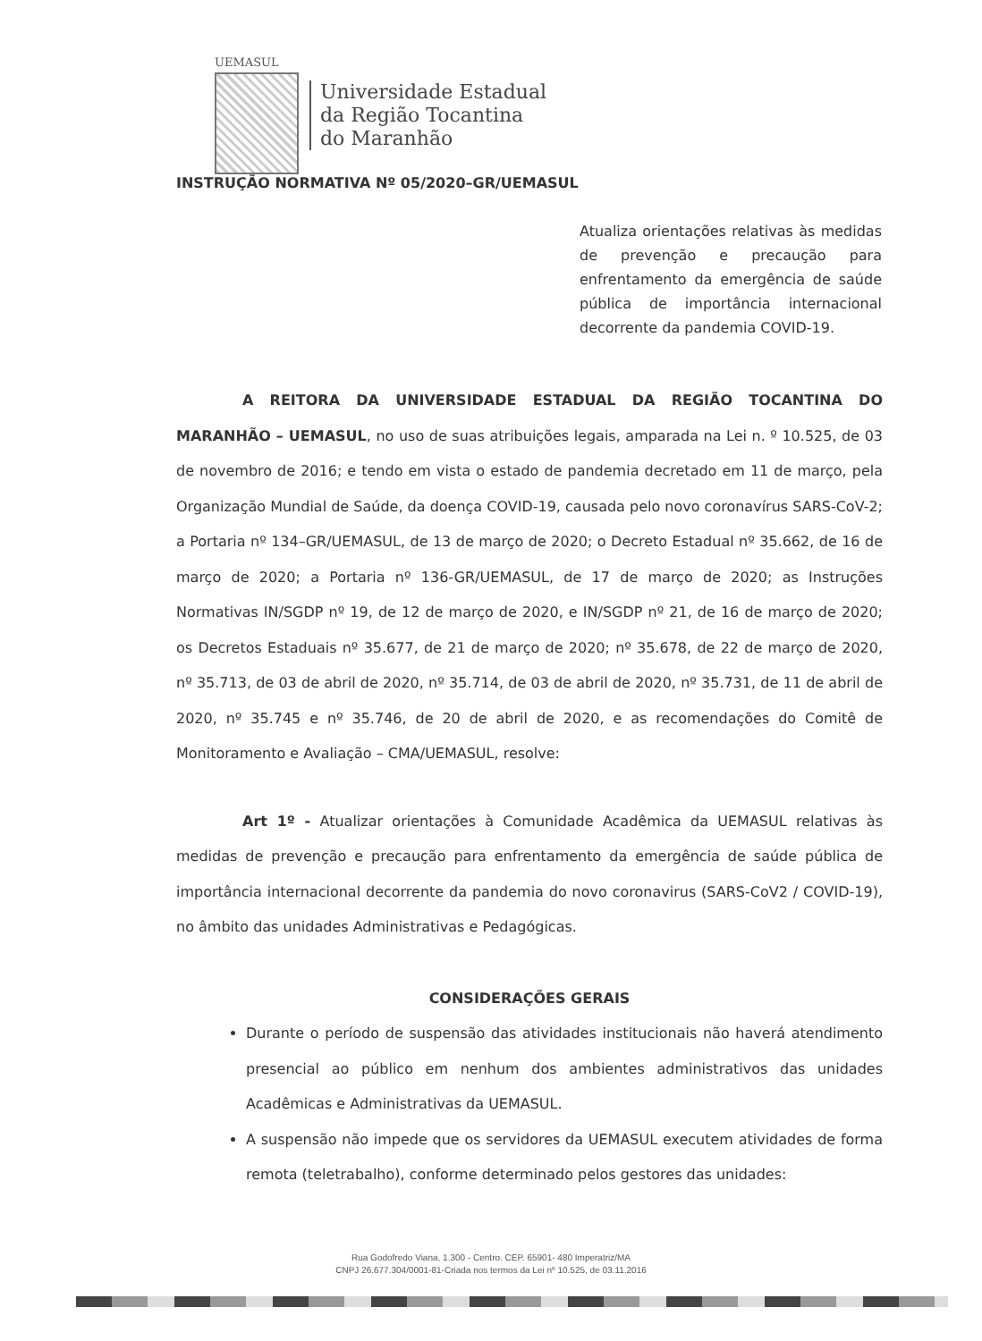UEMASUL
Universidade Estadual
da Região Tocantina
do Maranhão
INSTRUÇÃO NORMATIVA Nº 05/2020–GR/UEMASUL
Atualiza orientações relativas às medidas de prevenção e precaução para enfrentamento da emergência de saúde pública de importância internacional decorrente da pandemia COVID-19.
A REITORA DA UNIVERSIDADE ESTADUAL DA REGIÃO TOCANTINA DO MARANHÃO – UEMASUL, no uso de suas atribuições legais, amparada na Lei n. º 10.525, de 03 de novembro de 2016; e tendo em vista o estado de pandemia decretado em 11 de março, pela Organização Mundial de Saúde, da doença COVID-19, causada pelo novo coronavírus SARS-CoV-2; a Portaria nº 134–GR/UEMASUL, de 13 de março de 2020; o Decreto Estadual nº 35.662, de 16 de março de 2020; a Portaria nº 136-GR/UEMASUL, de 17 de março de 2020; as Instruções Normativas IN/SGDP nº 19, de 12 de março de 2020, e IN/SGDP nº 21, de 16 de março de 2020; os Decretos Estaduais nº 35.677, de 21 de março de 2020; nº 35.678, de 22 de março de 2020, nº 35.713, de 03 de abril de 2020, nº 35.714, de 03 de abril de 2020, nº 35.731, de 11 de abril de 2020, nº 35.745 e nº 35.746, de 20 de abril de 2020, e as recomendações do Comitê de Monitoramento e Avaliação – CMA/UEMASUL, resolve:
Art 1º - Atualizar orientações à Comunidade Acadêmica da UEMASUL relativas às medidas de prevenção e precaução para enfrentamento da emergência de saúde pública de importância internacional decorrente da pandemia do novo coronavirus (SARS-CoV2 / COVID-19), no âmbito das unidades Administrativas e Pedagógicas.
CONSIDERAÇÕES GERAIS
Durante o período de suspensão das atividades institucionais não haverá atendimento presencial ao público em nenhum dos ambientes administrativos das unidades Acadêmicas e Administrativas da UEMASUL.
A suspensão não impede que os servidores da UEMASUL executem atividades de forma remota (teletrabalho), conforme determinado pelos gestores das unidades:
Rua Godofredo Viana, 1.300 - Centro. CEP. 65901- 480 Imperatriz/MA
CNPJ 26.677.304/0001-81-Criada nos termos da Lei nº 10.525, de 03.11.2016